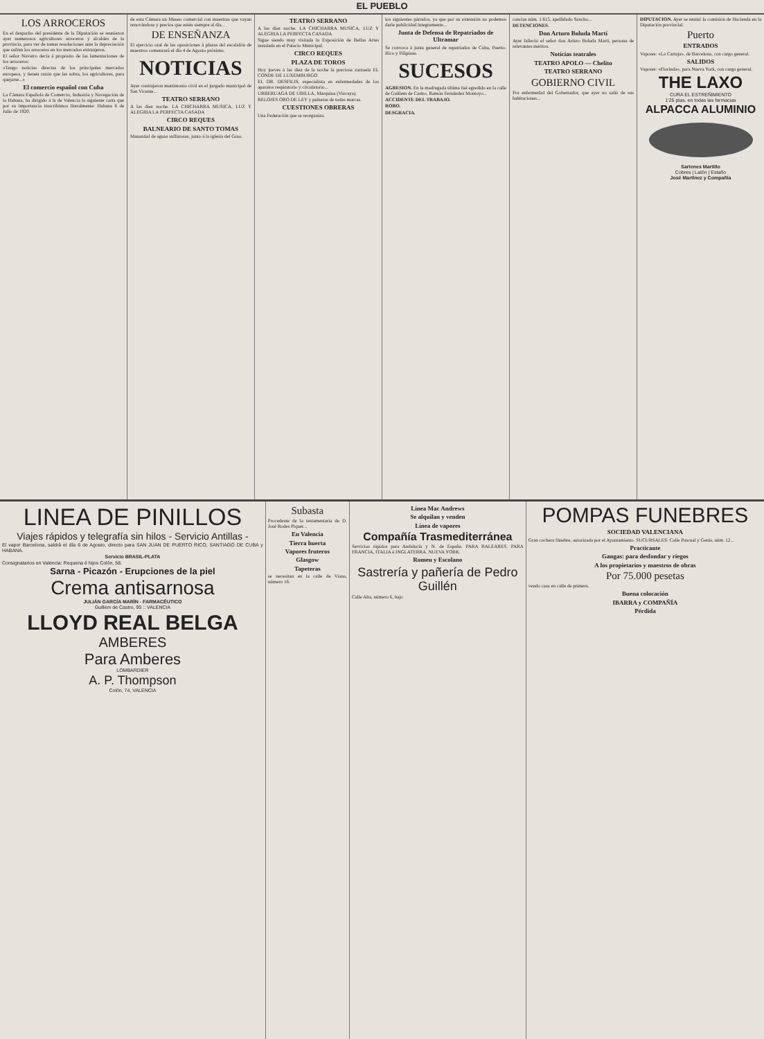EL PUEBLO
LOS ARROCEROS
En el despacho del presidente de la Diputación se reunieron ayer numerosos agricultores arroceros y alcaldes de la provincia, para ver de tomar resoluciones ante la depreciación que sufren los arroceros en los mercados extranjeros.
El señor Navarro decía á propósito de las lamentaciones de los arroceros:
«Tengo noticias directas de los principales mercados europeos, y tienen razón que les sobra, los agricultores, para quejarse...»
El comercio español con Cuba
La Cámara Española de Comercio, Industria y Navegación de la Habana, ha dirigido á la de Valencia la siguiente carta que por su importancia trascribimos literalmente: Habana 6 de Julio de 1920.
de esta Cámara un Museo comercial con muestras que vayan renovándose y precios que estén siempre al día...
DE ENSEÑANZA
El ejercicio oral de las oposiciones á plazas del escalafón de maestros comenzará el día 4 de Agosto próximo.
NOTICIAS
Ayer contrajeron matrimonio civil en el juzgado municipal de San Vicente...
TEATRO SERRANO
A las diez noche. LA CHICHARRA MUSICA, LUZ Y ALEGRIA LA PERFECTA CASADA
CIRCO REQUES
BALNEARIO DE SANTO TOMAS
Manantial de aguas sulfurosas, junto á la iglesia del Grao.
TEATRO SERRANO
A las diez noche. LA CHICHARRA MUSICA, LUZ Y ALEGRIA LA PERFECTA CASADA
Sigue siendo muy visitada la Exposición de Bellas Artes instalada en el Palacio Municipal.
CIRCO REQUES
PLAZA DE TOROS
Hoy jueves á las diez de la noche la preciosa zarzuela EL CONDE DE LUXEMBURGO
EL DR. DESFILIS, especialista en enfermedades de los aparatos respiratorio y circulatorio...
URBERUAGA DE UBILLA, Marquina (Vizcaya).
RELOJES ORO DE LEY y pulseras de todas marcas.
CUESTIONES OBRERAS
Una Federación que se reorganiza.
los siguientes párrafos, ya que por su extensión no podemos darle publicidad íntegramente...
Junta de Defensa de Repatriados de Ultramar
Se convoca á junta general de repatriados de Cuba, Puerto-Rico y Filipinas.
SUCESOS
AGRESION. En la madrugada última fué agredido en la calle de Guillem de Castro, Ramón Fernández Montoyo...
ACCIDENTE DEL TRABAJO.
ROBO.
DESGRACIA.
cancias núm. 1.615, apellidado Sancho...
DETENCIONES.
Don Arturo Boluda Martí
Ayer falleció el señor don Arturo Boluda Martí, persona de relevantes méritos.
Noticias teatrales
TEATRO APOLO — Chelito
TEATRO SERRANO
GOBIERNO CIVIL
Por enfermedad del Gobernador, que ayer no salió de sus habitaciones...
DIPUTACION. Ayer se reunió la comisión de Hacienda en la Diputación provincial.
Puerto
ENTRADOS
Vapores: «La Cartuja», de Barcelona, con cargo general.
SALIDOS
Vapores: «Florinda», para Nueva York, con carga general.
THE LAXO
CURA EL ESTREÑIMIENTO
1'25 ptas. en todas las farmacias
ALPACCA ALUMINIO
Sartenes Martillo
Cobres | Latón | Estaño
José Martínez y Compañía
LINEA DE PINILLOS
Viajes rápidos y telegrafía sin hilos - Servicio Antillas -
El vapor Barcelona, saldrá el día 6 de Agosto, directo para SAN JUAN DE PUERTO RICO, SANTIAGO DE CUBA y HABANA.
Servicio BRASIL-PLATA
Consignatarios en Valencia: Requena é hijos Colón, 58.
Sarna - Picazón - Erupciones de la piel
Crema antisarnosa
JULIÁN GARCÍA MARÍN - FARMACÉUTICO
Guillem de Castro, 95 :: VALENCIA
LLOYD REAL BELGA
AMBERES
Para Amberes
LOMBARDIER
A. P. Thompson
Colón, 74, VALENCIA
Subasta
Procedente de la testamentaría de D. José Rodes Piquer...
En Valencia
Tierra huerta
Vapores fruteros
Glasgow
Tapeteras
se necesitan en la calle de Viana, número 16.
Línea Mac Andrews
Se alquilan y venden
Línea de vapores
Compañía Trasmediterránea
Servicios rápidos para Andalucía y N. de España. PARA BALEARES. PARA FRANCIA, ITALIA é INGLATERRA. NUEVA YORK.
Romeu y Escolano
Sastrería y pañería de Pedro Guillén
Calle Alta, número 6, bajo
POMPAS FUNEBRES
SOCIEDAD VALENCIANA
Gran cochera fúnebre, autorizada por el Ayuntamiento. SUCURSALES: Calle Pascual y Genís, núm. 12...
Practicante
Gangas: para desfondar y riegos
A los propietarios y maestros de obras
Por 75.000 pesetas
vendo casa en calle de primera.
Buena colocación
IBARRA y COMPAÑÍA
Pérdida